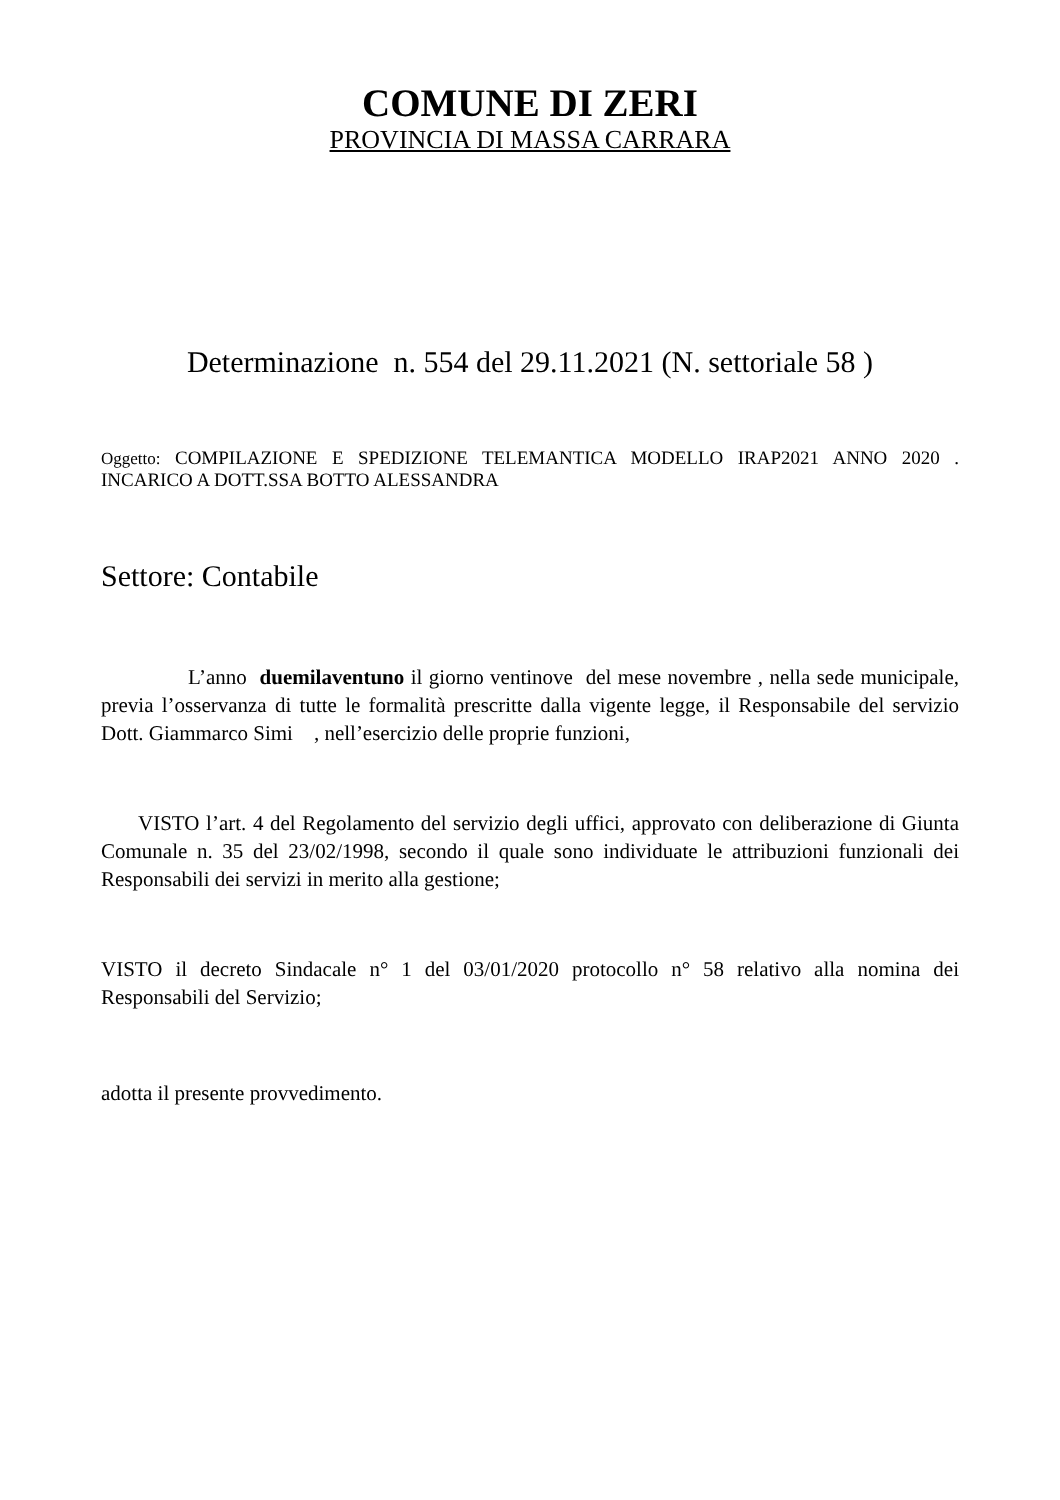COMUNE DI ZERI
PROVINCIA DI MASSA CARRARA
Determinazione n. 554 del 29.11.2021 (N. settoriale 58 )
Oggetto: COMPILAZIONE E SPEDIZIONE TELEMANTICA MODELLO IRAP2021 ANNO 2020 . INCARICO A DOTT.SSA BOTTO ALESSANDRA
Settore: Contabile
L’anno duemilaventuno il giorno ventinove del mese novembre , nella sede municipale, previa l’osservanza di tutte le formalità prescritte dalla vigente legge, il Responsabile del servizio Dott. Giammarco Simi , nell’esercizio delle proprie funzioni,
VISTO l’art. 4 del Regolamento del servizio degli uffici, approvato con deliberazione di Giunta Comunale n. 35 del 23/02/1998, secondo il quale sono individuate le attribuzioni funzionali dei Responsabili dei servizi in merito alla gestione;
VISTO il decreto Sindacale n° 1 del 03/01/2020 protocollo n° 58 relativo alla nomina dei Responsabili del Servizio;
adotta il presente provvedimento.